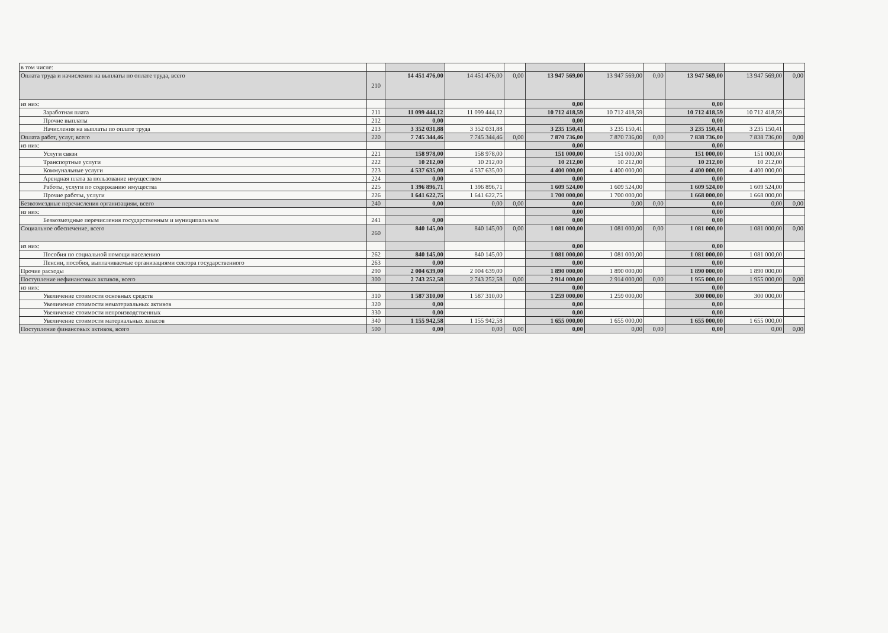| в том числе: | | | | | | | | | | |
| Оплата труда и начисления на выплаты по оплате труда, всего | 210 | 14 451 476,00 | 14 451 476,00 | 0,00 | 13 947 569,00 | 13 947 569,00 | 0,00 | 13 947 569,00 | 13 947 569,00 | 0,00 |
| из них: | | | | | 0,00 | | | 0,00 | | |
| Заработная плата | 211 | 11 099 444,12 | 11 099 444,12 | | 10 712 418,59 | 10 712 418,59 | | 10 712 418,59 | 10 712 418,59 | |
| Прочие выплаты | 212 | 0,00 | | | 0,00 | | | 0,00 | | |
| Начисления на выплаты по оплате труда | 213 | 3 352 031,88 | 3 352 031,88 | | 3 235 150,41 | 3 235 150,41 | | 3 235 150,41 | 3 235 150,41 | |
| Оплата работ, услуг, всего | 220 | 7 745 344,46 | 7 745 344,46 | 0,00 | 7 870 736,00 | 7 870 736,00 | 0,00 | 7 838 736,00 | 7 838 736,00 | 0,00 |
| из них: | | | | | 0,00 | | | 0,00 | | |
| Услуги связи | 221 | 158 978,00 | 158 978,00 | | 151 000,00 | 151 000,00 | | 151 000,00 | 151 000,00 | |
| Транспортные услуги | 222 | 10 212,00 | 10 212,00 | | 10 212,00 | 10 212,00 | | 10 212,00 | 10 212,00 | |
| Коммунальные услуги | 223 | 4 537 635,00 | 4 537 635,00 | | 4 400 000,00 | 4 400 000,00 | | 4 400 000,00 | 4 400 000,00 | |
| Арендная плата за пользование имуществом | 224 | 0,00 | | | 0,00 | | | 0,00 | | |
| Работы, услуги по содержанию имущества | 225 | 1 396 896,71 | 1 396 896,71 | | 1 609 524,00 | 1 609 524,00 | | 1 609 524,00 | 1 609 524,00 | |
| Прочие работы, услуги | 226 | 1 641 622,75 | 1 641 622,75 | | 1 700 000,00 | 1 700 000,00 | | 1 668 000,00 | 1 668 000,00 | |
| Безвозмездные перечисления организациям, всего | 240 | 0,00 | 0,00 | 0,00 | 0,00 | 0,00 | 0,00 | 0,00 | 0,00 | 0,00 |
| из них: | | | | | 0,00 | | | 0,00 | | |
| Безвозмездные перечисления государственным и муниципальным | 241 | 0,00 | | | 0,00 | | | 0,00 | | |
| Социальное обеспечение, всего | 260 | 840 145,00 | 840 145,00 | 0,00 | 1 081 000,00 | 1 081 000,00 | 0,00 | 1 081 000,00 | 1 081 000,00 | 0,00 |
| из них: | | | | | 0,00 | | | 0,00 | | |
| Пособия по социальной помощи населению | 262 | 840 145,00 | 840 145,00 | | 1 081 000,00 | 1 081 000,00 | | 1 081 000,00 | 1 081 000,00 | |
| Пенсии, пособия, выплачиваемые организациями сектора государственного | 263 | 0,00 | | | 0,00 | | | 0,00 | | |
| Прочие расходы | 290 | 2 004 639,00 | 2 004 639,00 | | 1 890 000,00 | 1 890 000,00 | | 1 890 000,00 | 1 890 000,00 | |
| Поступление нефинансовых активов, всего | 300 | 2 743 252,58 | 2 743 252,58 | 0,00 | 2 914 000,00 | 2 914 000,00 | 0,00 | 1 955 000,00 | 1 955 000,00 | 0,00 |
| из них: | | | | | 0,00 | | | 0,00 | | |
| Увеличение стоимости основных средств | 310 | 1 587 310,00 | 1 587 310,00 | | 1 259 000,00 | 1 259 000,00 | | 300 000,00 | 300 000,00 | |
| Увеличение стоимости нематериальных активов | 320 | 0,00 | | | 0,00 | | | 0,00 | | |
| Увеличение стоимости непроизводственных | 330 | 0,00 | | | 0,00 | | | 0,00 | | |
| Увеличение стоимости материальных запасов | 340 | 1 155 942,58 | 1 155 942,58 | | 1 655 000,00 | 1 655 000,00 | | 1 655 000,00 | 1 655 000,00 | |
| Поступление финансовых активов, всего | 500 | 0,00 | 0,00 | 0,00 | 0,00 | 0,00 | 0,00 | 0,00 | 0,00 | 0,00 |